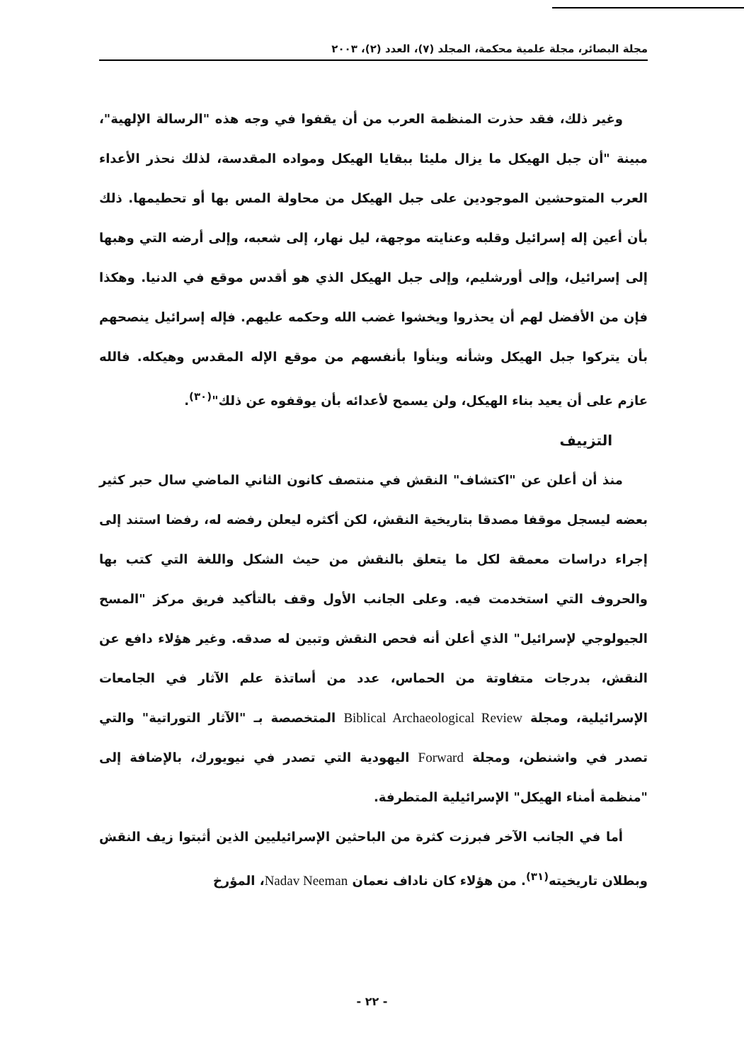مجلة البصائر، مجلة علمية محكمة، المجلد (٧)، العدد (٢)، ٢٠٠٣
وغير ذلك، فقد حذرت المنظمة العرب من أن يقفوا في وجه هذه "الرسالة الإلهية"، مبينة "أن جبل الهيكل ما يزال مليئا ببقايا الهيكل ومواده المقدسة، لذلك نحذر الأعداء العرب المتوحشين الموجودين على جبل الهيكل من محاولة المس بها أو تحطيمها. ذلك بأن أعين إله إسرائيل وقلبه وعنايته موجهة، ليل نهار، إلى شعبه، وإلى أرضه التي وهبها إلى إسرائيل، وإلى أورشليم، وإلى جبل الهيكل الذي هو أقدس موقع في الدنيا. وهكذا فإن من الأفضل لهم أن يحذروا ويخشوا غضب الله وحكمه عليهم. فإله إسرائيل ينصحهم بأن يتركوا جبل الهيكل وشأنه وينأوا بأنفسهم من موقع الإله المقدس وهيكله. فالله عازم على أن يعيد بناء الهيكل، ولن يسمح لأعدائه بأن يوقفوه عن ذلك"<sup>(٣٠)</sup>.
التزييف
منذ أن أعلن عن "اكتشاف" النقش في منتصف كانون الثاني الماضي سال حبر كثير بعضه ليسجل موقفا مصدقا بتاريخية النقش، لكن أكثره ليعلن رفضه له، رفضا استند إلى إجراء دراسات معمقة لكل ما يتعلق بالنقش من حيث الشكل واللغة التي كتب بها والحروف التي استخدمت فيه. وعلى الجانب الأول وقف بالتأكيد فريق مركز "المسح الجيولوجي لإسرائيل" الذي أعلن أنه فحص النقش وتبين له صدقه. وغير هؤلاء دافع عن النقش، بدرجات متفاوتة من الحماس، عدد من أساتذة علم الآثار في الجامعات الإسرائيلية، ومجلة Biblical Archaeological Review المتخصصة بـ "الآثار التوراتية" والتي تصدر في واشنطن، ومجلة Forward اليهودية التي تصدر في نيويورك، بالإضافة إلى "منظمة أمناء الهيكل" الإسرائيلية المتطرفة.
أما في الجانب الآخر فبرزت كثرة من الباحثين الإسرائيليين الذين أثبتوا زيف النقش وبطلان تاريخيته<sup>(٣١)</sup>. من هؤلاء كان ناداف نعمان Nadav Neeman، المؤرخ
- ٢٢ -